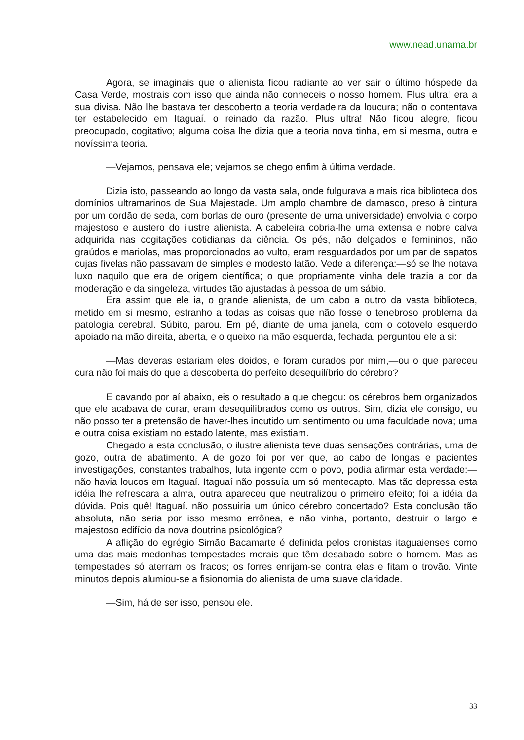www.nead.unama.br
Agora, se imaginais que o alienista ficou radiante ao ver sair o último hóspede da Casa Verde, mostrais com isso que ainda não conheceis o nosso homem. Plus ultra! era a sua divisa. Não lhe bastava ter descoberto a teoria verdadeira da loucura; não o contentava ter estabelecido em Itaguaí. o reinado da razão. Plus ultra! Não ficou alegre, ficou preocupado, cogitativo; alguma coisa lhe dizia que a teoria nova tinha, em si mesma, outra e novíssima teoria.
—Vejamos, pensava ele; vejamos se chego enfim à última verdade.
Dizia isto, passeando ao longo da vasta sala, onde fulgurava a mais rica biblioteca dos domínios ultramarinos de Sua Majestade. Um amplo chambre de damasco, preso à cintura por um cordão de seda, com borlas de ouro (presente de uma universidade) envolvia o corpo majestoso e austero do ilustre alienista. A cabeleira cobria-lhe uma extensa e nobre calva adquirida nas cogitações cotidianas da ciência. Os pés, não delgados e femininos, não graúdos e mariolas, mas proporcionados ao vulto, eram resguardados por um par de sapatos cujas fivelas não passavam de simples e modesto latão. Vede a diferença:—só se lhe notava luxo naquilo que era de origem científica; o que propriamente vinha dele trazia a cor da moderação e da singeleza, virtudes tão ajustadas à pessoa de um sábio.
Era assim que ele ia, o grande alienista, de um cabo a outro da vasta biblioteca, metido em si mesmo, estranho a todas as coisas que não fosse o tenebroso problema da patologia cerebral. Súbito, parou. Em pé, diante de uma janela, com o cotovelo esquerdo apoiado na mão direita, aberta, e o queixo na mão esquerda, fechada, perguntou ele a si:
—Mas deveras estariam eles doidos, e foram curados por mim,—ou o que pareceu cura não foi mais do que a descoberta do perfeito desequilíbrio do cérebro?
E cavando por aí abaixo, eis o resultado a que chegou: os cérebros bem organizados que ele acabava de curar, eram desequilibrados como os outros. Sim, dizia ele consigo, eu não posso ter a pretensão de haver-lhes incutido um sentimento ou uma faculdade nova; uma e outra coisa existiam no estado latente, mas existiam.
Chegado a esta conclusão, o ilustre alienista teve duas sensações contrárias, uma de gozo, outra de abatimento. A de gozo foi por ver que, ao cabo de longas e pacientes investigações, constantes trabalhos, luta ingente com o povo, podia afirmar esta verdade:—não havia loucos em Itaguaí. Itaguaí não possuía um só mentecapto. Mas tão depressa esta idéia lhe refrescara a alma, outra apareceu que neutralizou o primeiro efeito; foi a idéia da dúvida. Pois quê! Itaguaí. não possuiria um único cérebro concertado? Esta conclusão tão absoluta, não seria por isso mesmo errônea, e não vinha, portanto, destruir o largo e majestoso edifício da nova doutrina psicológica?
A aflição do egrégio Simão Bacamarte é definida pelos cronistas itaguaienses como uma das mais medonhas tempestades morais que têm desabado sobre o homem. Mas as tempestades só aterram os fracos; os forres enrijam-se contra elas e fitam o trovão. Vinte minutos depois alumiou-se a fisionomia do alienista de uma suave claridade.
—Sim, há de ser isso, pensou ele.
33